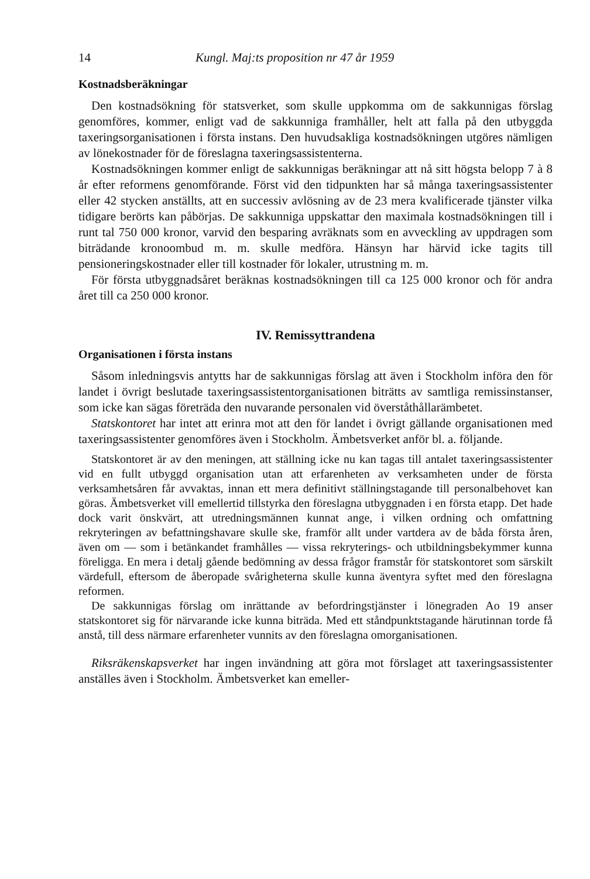14 Kungl. Maj:ts proposition nr 47 år 1959
Kostnadsberäkningar
Den kostnadsökning för statsverket, som skulle uppkomma om de sakkunnigas förslag genomföres, kommer, enligt vad de sakkunniga framhåller, helt att falla på den utbyggda taxeringsorganisationen i första instans. Den huvudsakliga kostnadsökningen utgöres nämligen av lönekostnader för de föreslagna taxeringsassistenterna.
Kostnadsökningen kommer enligt de sakkunnigas beräkningar att nå sitt högsta belopp 7 à 8 år efter reformens genomförande. Först vid den tidpunkten har så många taxeringsassistenter eller 42 stycken anställts, att en successiv avlösning av de 23 mera kvalificerade tjänster vilka tidigare berörts kan påbörjas. De sakkunniga uppskattar den maximala kostnadsökningen till i runt tal 750 000 kronor, varvid den besparing avräknats som en avveckling av uppdragen som biträdande kronoombud m. m. skulle medföra. Hänsyn har härvid icke tagits till pensioneringskostnader eller till kostnader för lokaler, utrustning m. m.
För första utbyggnadsåret beräknas kostnadsökningen till ca 125 000 kronor och för andra året till ca 250 000 kronor.
IV. Remissyttrandena
Organisationen i första instans
Såsom inledningsvis antytts har de sakkunnigas förslag att även i Stockholm införa den för landet i övrigt beslutade taxeringsassistentorganisationen biträtts av samtliga remissinstanser, som icke kan sägas företräda den nuvarande personalen vid överståthållarämbetet.
Statskontoret har intet att erinra mot att den för landet i övrigt gällande organisationen med taxeringsassistenter genomföres även i Stockholm. Ämbetsverket anför bl. a. följande.
Statskontoret är av den meningen, att ställning icke nu kan tagas till antalet taxeringsassistenter vid en fullt utbyggd organisation utan att erfarenheten av verksamheten under de första verksamhetsåren får avvaktas, innan ett mera definitivt ställningstagande till personalbehovet kan göras. Ämbetsverket vill emellertid tillstyrka den föreslagna utbyggnaden i en första etapp. Det hade dock varit önskvärt, att utredningsmännen kunnat ange, i vilken ordning och omfattning rekryteringen av befattningshavare skulle ske, framför allt under vartdera av de båda första åren, även om — som i betänkandet framhålles — vissa rekryterings- och utbildningsbekymmer kunna föreligga. En mera i detalj gående bedömning av dessa frågor framstår för statskontoret som särskilt värdefull, eftersom de åberopade svårigheterna skulle kunna äventyra syftet med den föreslagna reformen.
De sakkunnigas förslag om inrättande av befordringstjänster i lönegraden Ao 19 anser statskontoret sig för närvarande icke kunna biträda. Med ett ståndpunktstagande härutinnan torde få anstå, till dess närmare erfarenheter vunnits av den föreslagna omorganisationen.
Riksräkenskapsverket har ingen invändning att göra mot förslaget att taxeringsassistenter anställes även i Stockholm. Ämbetsverket kan emeller-